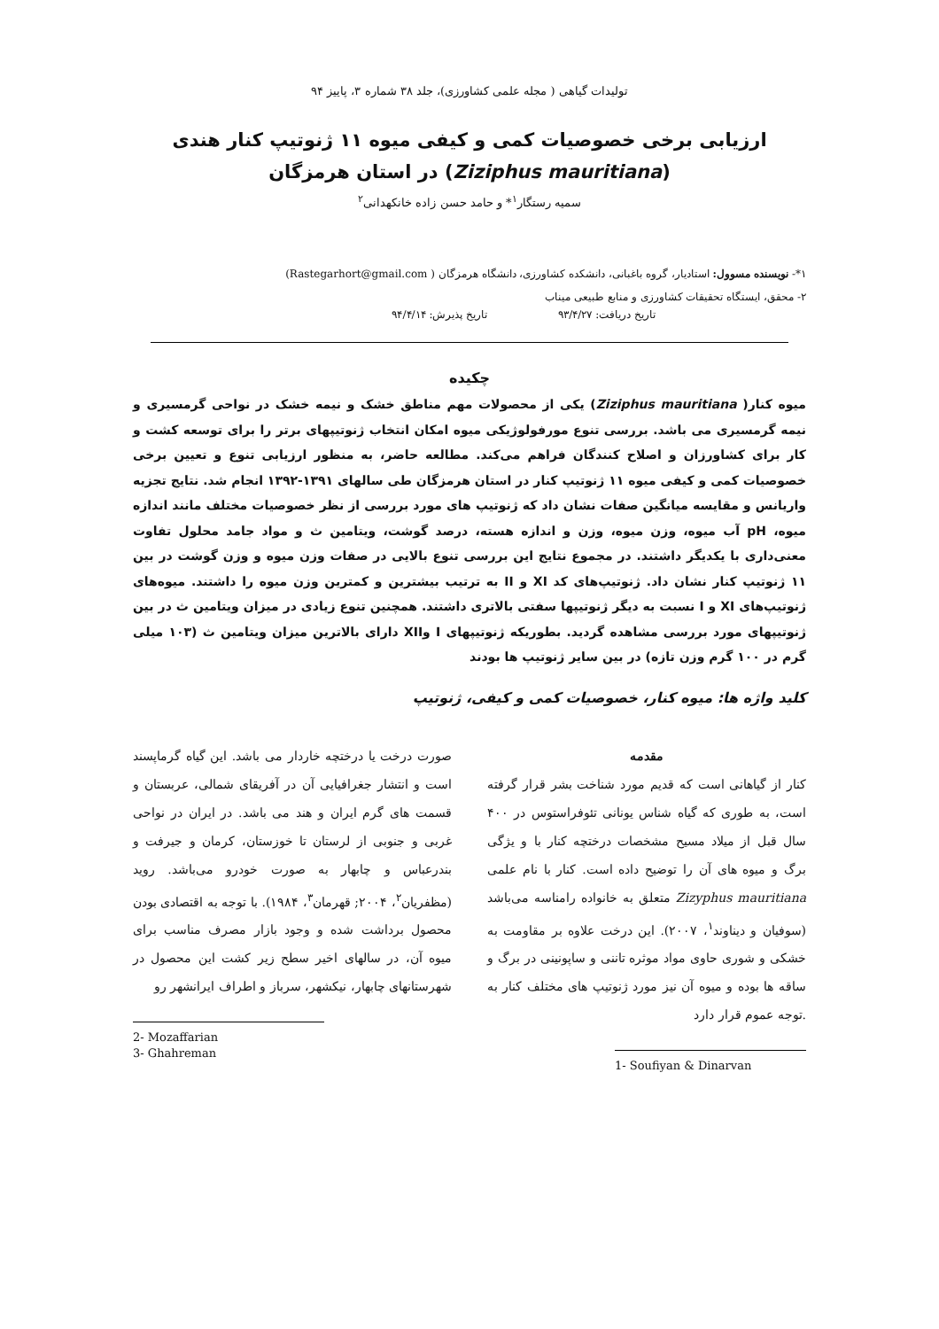تولیدات گیاهی ( مجله علمی کشاورزی)، جلد ۳۸ شماره ۳، پاییز ۹۴
ارزیابی برخی خصوصیات کمی و کیفی میوه ۱۱ ژنوتیپ کنار هندی
(Ziziphus mauritiana) در استان هرمزگان
سمیه رستگار<sup>۱</sup>* و حامد حسن زاده خانکهدانی<sup>۲</sup>
۱*- نویسنده مسوول: استادیار، گروه باغبانی، دانشکده کشاورزی، دانشگاه هرمزگان ( Rastegarhort@gmail.com)
۲- محقق، ایستگاه تحقیقات کشاورزی و منابع طبیعی میناب
تاریخ دریافت: ۹۳/۴/۲۷ تاریخ پذیرش: ۹۴/۴/۱۴
چکیده
میوه کنار( Ziziphus mauritiana) یکی از محصولات مهم مناطق خشک و نیمه خشک در نواحی گرمسیری و نیمه گرمسیری می باشد. بررسی تنوع مورفولوژیکی میوه امکان انتخاب ژنوتیپهای برتر را برای توسعه کشت و کار برای کشاورزان و اصلاح کنندگان فراهم می‌کند. مطالعه حاضر، به منظور ارزیابی تنوع و تعیین برخی خصوصیات کمی و کیفی میوه ۱۱ ژنوتیپ کنار در استان هرمزگان طی سالهای ۱۳۹۱-۱۳۹۲ انجام شد. نتایج تجزیه واریانس و مقایسه میانگین صفات نشان داد که ژنوتیپ های مورد بررسی از نظر خصوصیات مختلف مانند اندازه میوه، pH آب میوه، وزن میوه، وزن و اندازه هسته، درصد گوشت، ویتامین ث و مواد جامد محلول تفاوت معنی‌داری با یکدیگر داشتند. در مجموع نتایج این بررسی تنوع بالایی در صفات وزن میوه و وزن گوشت در بین ۱۱ ژنوتیپ کنار نشان داد. ژنوتیپ‌های کد XI و II به ترتیب بیشترین و کمترین وزن میوه را داشتند. میوه‌های ژنوتیپ‌های XI و I نسبت به دیگر ژنوتیپها سفتی بالاتری داشتند. همچنین تنوع زیادی در میزان ویتامین ث در بین ژنوتیپهای مورد بررسی مشاهده گردید. بطوریکه ژنوتیپهای I وXII دارای بالاترین میزان ویتامین ث (۱۰۳ میلی گرم در ۱۰۰ گرم وزن تازه) در بین سایر ژنوتیپ ها بودند
کلید واژه ها: میوه کنار، خصوصیات کمی و کیفی، ژنوتیپ
مقدمه
کنار از گیاهانی است که قدیم مورد شناخت بشر قرار گرفته است، به طوری که گیاه شناس یونانی تئوفراستوس در ۴۰۰ سال قبل از میلاد مسیح مشخصات درختچه کنار با و یژگی برگ و میوه های آن را توضیح داده است. کنار با نام علمی Zizyphus mauritiana متعلق به خانواده رامناسه می‌باشد (سوفیان و دیناوند<sup>۱</sup>، ۲۰۰۷). این درخت علاوه بر مقاومت به خشکی و شوری حاوی مواد موثره تاننی و ساپونینی در برگ و ساقه ها بوده و میوه آن نیز مورد ژنوتیپ های مختلف کنار به .توجه عموم قرار دارد
1- Soufiyan & Dinarvan
صورت درخت یا درختچه خاردار می باشد. این گیاه گرماپسند است و انتشار جغرافیایی آن در آفریقای شمالی، عربستان و قسمت های گرم ایران و هند می باشد. در ایران در نواحی غربی و جنوبی از لرستان تا خوزستان، کرمان و جیرفت و بندرعباس و چابهار به صورت خودرو می‌باشد. روید (مظفریان<sup>۲</sup>، ۲۰۰۴; قهرمان<sup>۳</sup>، ۱۹۸۴). با توجه به اقتصادی بودن محصول برداشت شده و وجود بازار مصرف مناسب برای میوه آن، در سالهای اخیر سطح زیر کشت این محصول در شهرستانهای چابهار، نیکشهر، سرباز و اطراف ایرانشهر رو
2- Mozaffarian
3- Ghahreman